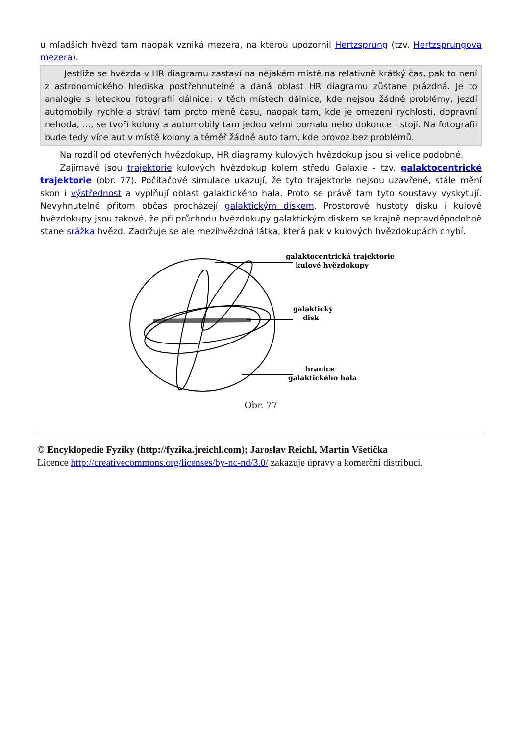u mladších hvězd tam naopak vzniká mezera, na kterou upozornil Hertzsprung (tzv. Hertzsprungova mezera).
Jestliže se hvězda v HR diagramu zastaví na nějakém místě na relativně krátký čas, pak to není z astronomického hlediska postřehnutelné a daná oblast HR diagramu zůstane prázdná. Je to analogie s leteckou fotografií dálnice: v těch místech dálnice, kde nejsou žádné problémy, jezdí automobily rychle a stráví tam proto méně času, naopak tam, kde je omezení rychlosti, dopravní nehoda, ..., se tvoří kolony a automobily tam jedou velmi pomalu nebo dokonce i stojí. Na fotografii bude tedy více aut v místě kolony a téměř žádné auto tam, kde provoz bez problémů.
Na rozdíl od otevřených hvězdokup, HR diagramy kulových hvězdokup jsou si velice podobné.
Zajímavé jsou trajektorie kulových hvězdokup kolem středu Galaxie - tzv. galaktocentrické trajektorie (obr. 77). Počítačové simulace ukazují, že tyto trajektorie nejsou uzavřené, stále mění skon i výstřednost a vyplňují oblast galaktického hala. Proto se právě tam tyto soustavy vyskytují. Nevyhnutelně přitom občas procházejí galaktickým diskem. Prostorové hustoty disku i kulové hvězdokupy jsou takové, že při průchodu hvězdokupy galaktickým diskem se krajně nepravděpodobně stane srážka hvězd. Zadržuje se ale mezihvězdná látka, která pak v kulových hvězdokupách chybí.
galaktocentrická trajektorie
kulové hvězdokupy
galaktický
disk
hranice
galaktického hala
Obr. 77
© Encyklopedie Fyziky (http://fyzika.jreichl.com); Jaroslav Reichl, Martin Všetička
Licence http://creativecommons.org/licenses/by-nc-nd/3.0/ zakazuje úpravy a komerční distribuci.